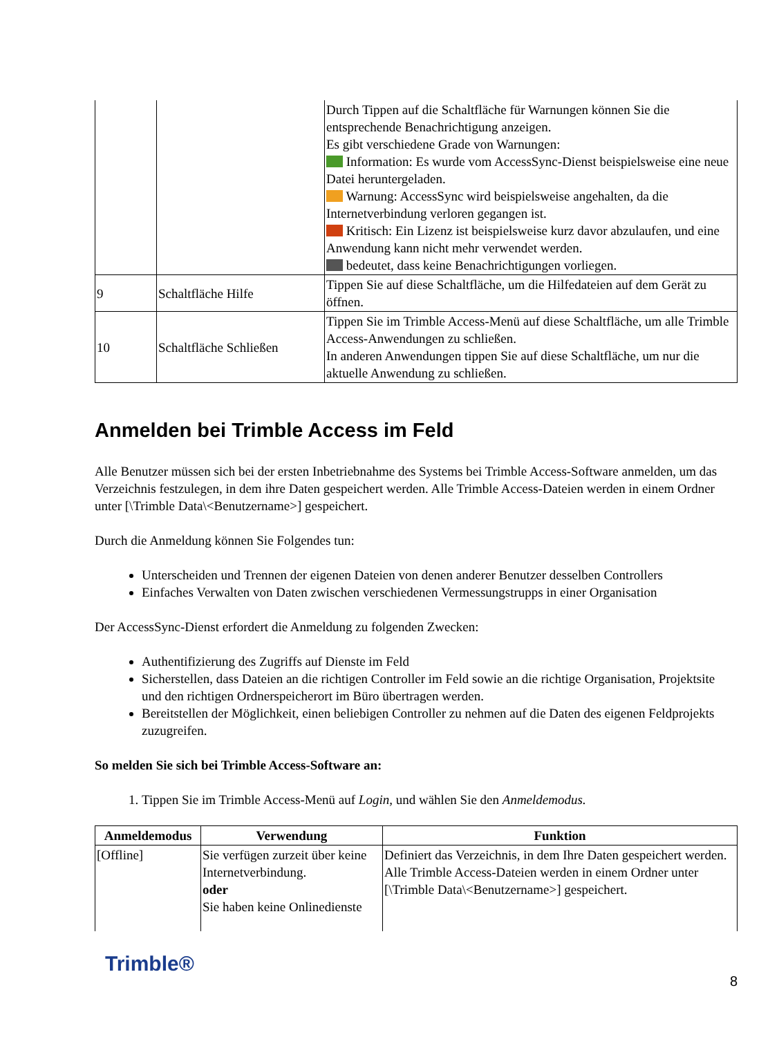| | | Durch Tippen auf die Schaltfläche für Warnungen können Sie die entsprechende Benachrichtigung anzeigen. Es gibt verschiedene Grade von Warnungen: Information: Es wurde vom AccessSync-Dienst beispielsweise eine neue Datei heruntergeladen. Warnung: AccessSync wird beispielsweise angehalten, da die Internetverbindung verloren gegangen ist. Kritisch: Ein Lizenz ist beispielsweise kurz davor abzulaufen, und eine Anwendung kann nicht mehr verwendet werden. bedeutet, dass keine Benachrichtigungen vorliegen. |
| 9 | Schaltfläche Hilfe | Tippen Sie auf diese Schaltfläche, um die Hilfedateien auf dem Gerät zu öffnen. |
| 10 | Schaltfläche Schließen | Tippen Sie im Trimble Access-Menü auf diese Schaltfläche, um alle Trimble Access-Anwendungen zu schließen. In anderen Anwendungen tippen Sie auf diese Schaltfläche, um nur die aktuelle Anwendung zu schließen. |
Anmelden bei Trimble Access im Feld
Alle Benutzer müssen sich bei der ersten Inbetriebnahme des Systems bei Trimble Access-Software anmelden, um das Verzeichnis festzulegen, in dem ihre Daten gespeichert werden. Alle Trimble Access-Dateien werden in einem Ordner unter [\Trimble Data\<Benutzername>] gespeichert.
Durch die Anmeldung können Sie Folgendes tun:
Unterscheiden und Trennen der eigenen Dateien von denen anderer Benutzer desselben Controllers
Einfaches Verwalten von Daten zwischen verschiedenen Vermessungstrupps in einer Organisation
Der AccessSync-Dienst erfordert die Anmeldung zu folgenden Zwecken:
Authentifizierung des Zugriffs auf Dienste im Feld
Sicherstellen, dass Dateien an die richtigen Controller im Feld sowie an die richtige Organisation, Projektsite und den richtigen Ordnerspeicherort im Büro übertragen werden.
Bereitstellen der Möglichkeit, einen beliebigen Controller zu nehmen auf die Daten des eigenen Feldprojekts zuzugreifen.
So melden Sie sich bei Trimble Access-Software an:
1. Tippen Sie im Trimble Access-Menü auf Login, und wählen Sie den Anmeldemodus.
| Anmeldemodus | Verwendung | Funktion |
| --- | --- | --- |
| [Offline] | Sie verfügen zurzeit über keine Internetverbindung. oder Sie haben keine Onlinedienste | Definiert das Verzeichnis, in dem Ihre Daten gespeichert werden. Alle Trimble Access-Dateien werden in einem Ordner unter [\Trimble Data\<Benutzername>] gespeichert. |
Trimble®
8